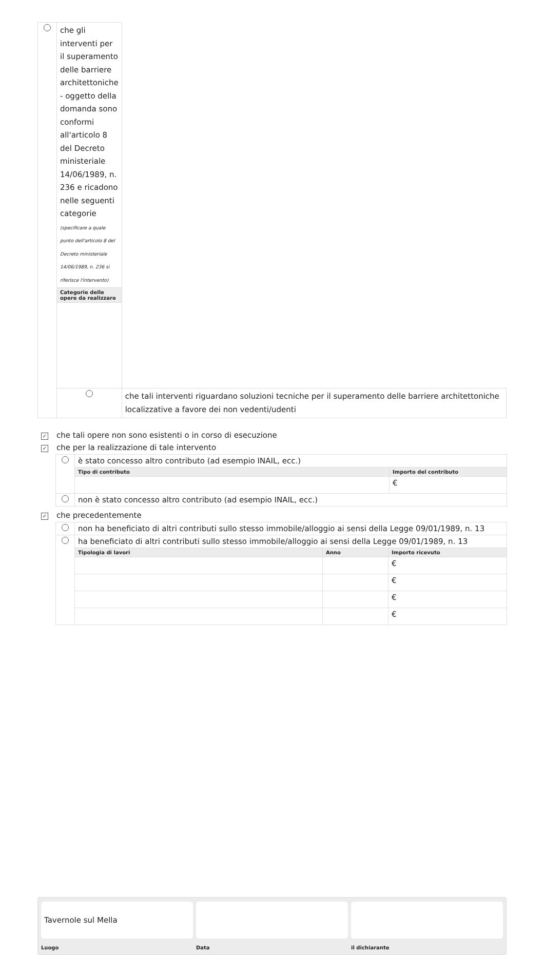| | che gli interventi per il superamento delle barriere architettoniche - oggetto della domanda sono conformi all'articolo 8 del Decreto ministeriale 14/06/1989, n. 236 e ricadono nelle seguenti categorie (specificare a quale punto dell'articolo 8 del Decreto ministeriale 14/06/1989, n. 236 si riferisce l'intervento) | |
| | Categorie delle opere da realizzare | |
| | | che tali interventi riguardano soluzioni tecniche per il superamento delle barriere architettoniche localizzative a favore dei non vedenti/udenti |
✓ che tali opere non sono esistenti o in corso di esecuzione
✓ che per la realizzazione di tale intervento
| | è stato concesso altro contributo (ad esempio INAIL, ecc.) | |
| | Tipo di contributo | Importo del contributo |
| | | € |
| | non è stato concesso altro contributo (ad esempio INAIL, ecc.) | |
✓ che precedentemente
| | non ha beneficiato di altri contributi sullo stesso immobile/alloggio ai sensi della Legge 09/01/1989, n. 13 | | |
| | ha beneficiato di altri contributi sullo stesso immobile/alloggio ai sensi della Legge 09/01/1989, n. 13 | | |
| | Tipologia di lavori | Anno | Importo ricevuto |
| | | | € |
| | | | € |
| | | | € |
| | | | € |
Tavernole sul Mella
Luogo
Data il dichiarante